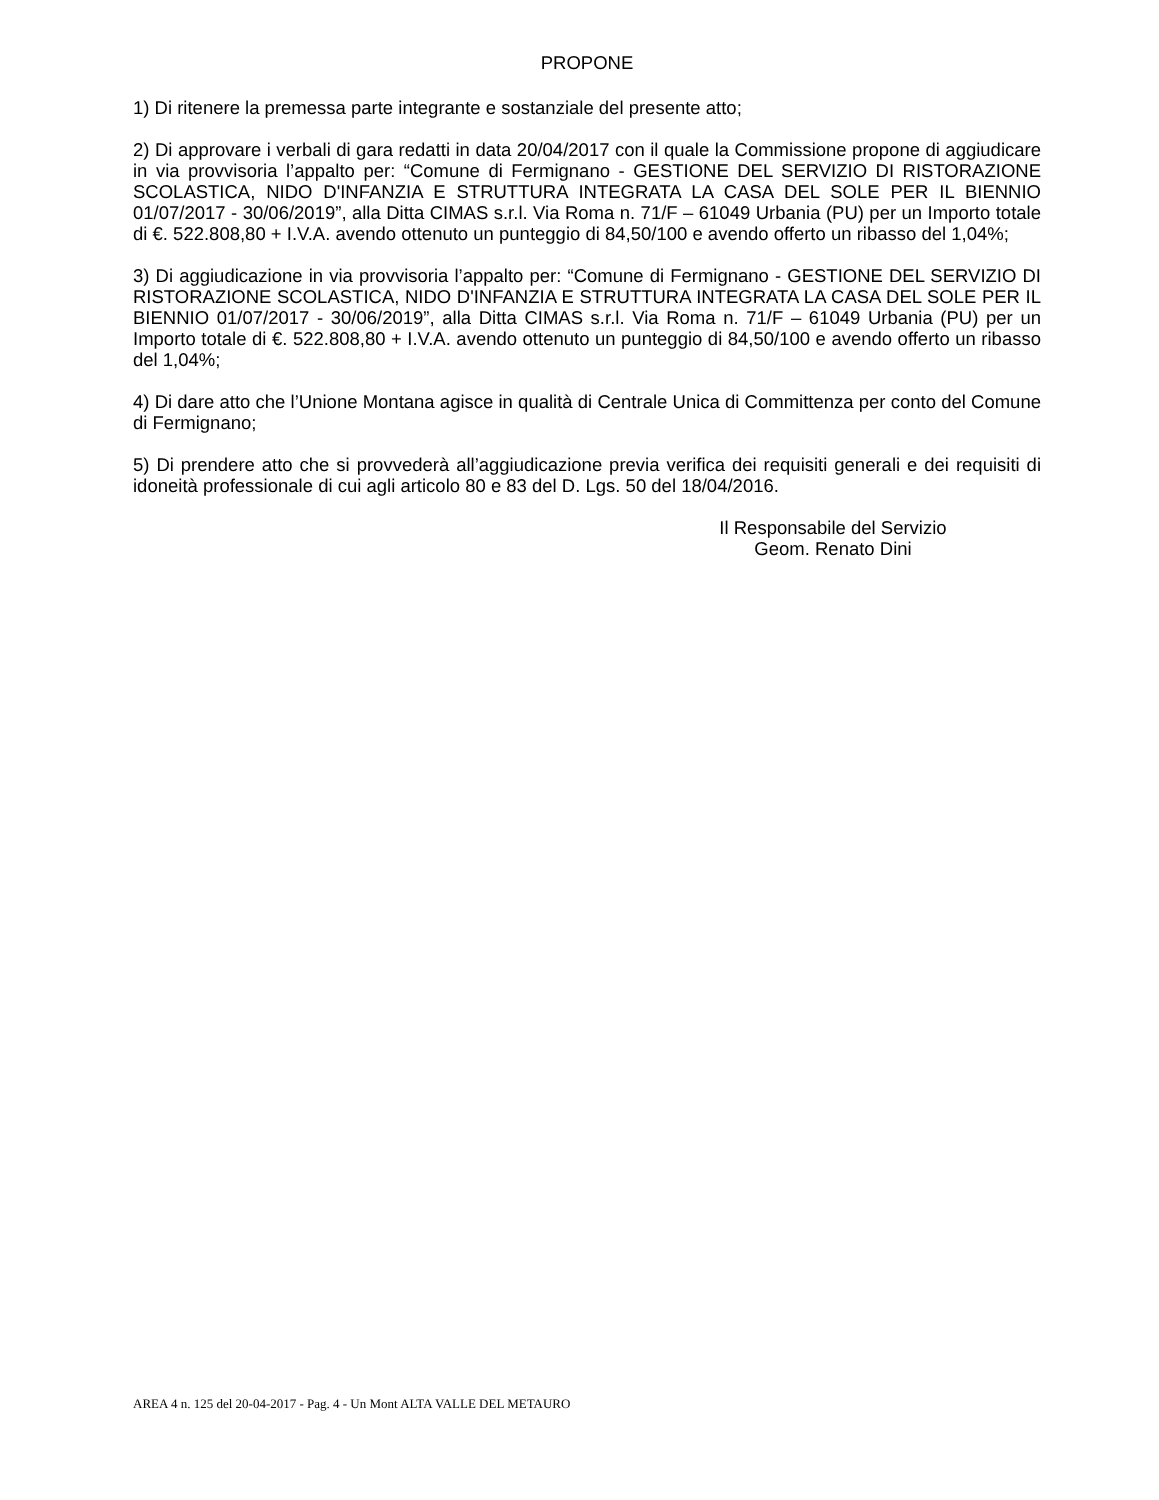PROPONE
1) Di ritenere la premessa parte integrante e sostanziale del presente atto;
2) Di approvare i verbali di gara redatti in data 20/04/2017 con il quale la Commissione propone di aggiudicare in via provvisoria l’appalto per: “Comune di Fermignano - GESTIONE DEL SERVIZIO DI RISTORAZIONE SCOLASTICA, NIDO D'INFANZIA E STRUTTURA INTEGRATA LA CASA DEL SOLE PER IL BIENNIO 01/07/2017 - 30/06/2019”, alla Ditta CIMAS s.r.l. Via Roma n. 71/F – 61049 Urbania (PU) per un Importo totale di €. 522.808,80 + I.V.A. avendo ottenuto un punteggio di 84,50/100 e avendo offerto un ribasso del 1,04%;
3) Di aggiudicazione in via provvisoria l’appalto per: “Comune di Fermignano - GESTIONE DEL SERVIZIO DI RISTORAZIONE SCOLASTICA, NIDO D'INFANZIA E STRUTTURA INTEGRATA LA CASA DEL SOLE PER IL BIENNIO 01/07/2017 - 30/06/2019”, alla Ditta CIMAS s.r.l. Via Roma n. 71/F – 61049 Urbania (PU) per un Importo totale di €. 522.808,80 + I.V.A. avendo ottenuto un punteggio di 84,50/100 e avendo offerto un ribasso del 1,04%;
4) Di dare atto che l’Unione Montana agisce in qualità di Centrale Unica di Committenza per conto del Comune di Fermignano;
5) Di prendere atto che si provvederà all’aggiudicazione previa verifica dei requisiti generali e dei requisiti di idoneità professionale di cui agli articolo 80 e 83 del D. Lgs. 50 del 18/04/2016.
Il Responsabile del Servizio
Geom. Renato Dini
AREA 4 n. 125 del 20-04-2017 - Pag. 4 - Un Mont ALTA VALLE DEL METAURO